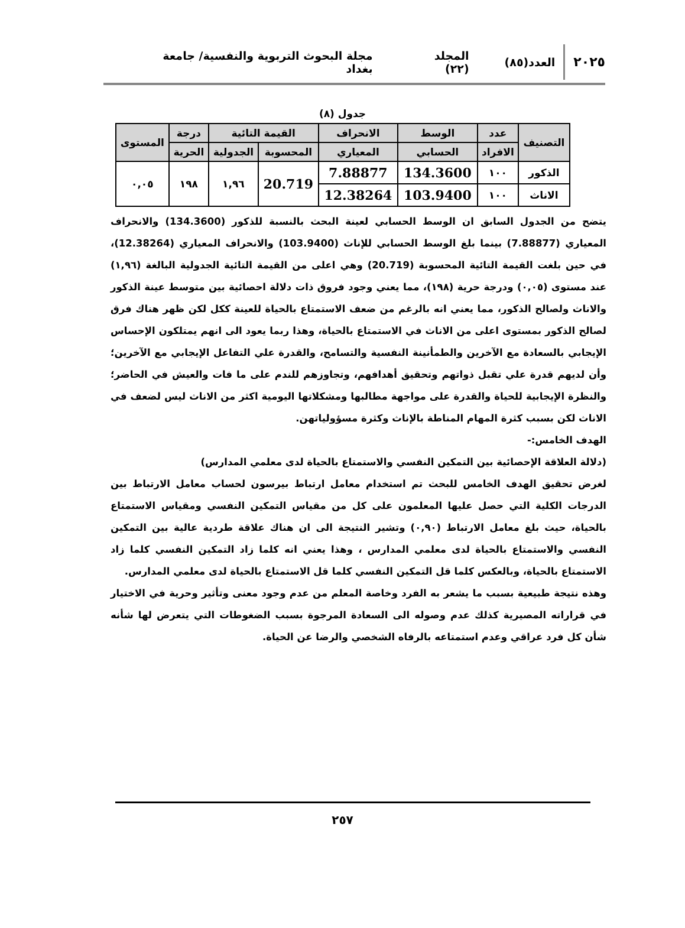٢٠٢٥
العدد(٨٥) المجلد (٢٢) مجلة البحوث التربوية والنفسية/ جامعة بغداد
جدول (٨)
| التصنيف | عدد | الوسط | الانحراف | القيمة التائية | | درجة | المستوى |
| --- | --- | --- | --- | --- | --- | --- | --- |
| | الافراد | الحسابي | المعياري | المحسوبة | الجدولية | الحرية | |
| الذكور | ١٠٠ | 134.3600 | 7.88877 | 20.719 | ١,٩٦ | ١٩٨ | ٠,٠٥ |
| الاناث | ١٠٠ | 103.9400 | 12.38264 | | | | |
يتضح من الجدول السابق ان الوسط الحسابي لعينة البحث بالنسبة للذكور (134.3600) والانحراف المعياري (7.88877) بينما بلغ الوسط الحسابي للإناث (103.9400) والانحراف المعياري (12.38264)، في حين بلغت القيمة التائية المحسوبة (20.719) وهي اعلى من القيمة التائية الجدولية البالغة (١,٩٦) عند مستوى (٠,٠٥) ودرجة حرية (١٩٨)، مما يعني وجود فروق ذات دلالة احصائية بين متوسط عينة الذكور والاناث ولصالح الذكور، مما يعني انه بالرغم من ضعف الاستمتاع بالحياة للعينة ككل لكن ظهر هناك فرق لصالح الذكور بمستوى اعلى من الاناث في الاستمتاع بالحياة، وهذا ربما يعود الى انهم يمتلكون الإحساس الإيجابي بالسعادة مع الآخرين والطمأنينة النفسية والتسامح، والقدرة علي التفاعل الإيجابي مع الآخرين؛ وأن لديهم قدرة علي تقبل ذواتهم وتحقيق أهدافهم، وتجاوزهم للندم على ما فات والعيش في الحاضر؛ والنظرة الإيجابية للحياة والقدرة على مواجهة مطالبها ومشكلاتها اليومية اكثر من الاناث ليس لضعف في الاناث لكن بسبب كثرة المهام المناطة بالإناث وكثرة مسؤولياتهن.
الهدف الخامس:-
(دلالة العلاقة الإحصائية بين التمكين النفسي والاستمتاع بالحياة لدى معلمي المدارس)
لغرض تحقيق الهدف الخامس للبحث تم استخدام معامل ارتباط بيرسون لحساب معامل الارتباط بين الدرجات الكلية التي حصل عليها المعلمون على كل من مقياس التمكين النفسي ومقياس الاستمتاع بالحياة، حيث بلغ معامل الارتباط (٠,٩٠) وتشير النتيجة الى ان هناك علاقة طردية عالية بين التمكين النفسي والاستمتاع بالحياة لدى معلمي المدارس ، وهذا يعني انه كلما زاد التمكين النفسي كلما زاد الاستمتاع بالحياة، وبالعكس كلما قل التمكين النفسي كلما قل الاستمتاع بالحياة لدى معلمي المدارس.
وهذه نتيجة طبيعية بسبب ما يشعر به الفرد وخاصة المعلم من عدم وجود معنى وتأثير وحرية في الاختيار في قراراته المصيرية كذلك عدم وصوله الى السعادة المرجوة بسبب الضغوطات التي يتعرض لها شأنه شأن كل فرد عراقي وعدم استمتاعه بالرفاه الشخصي والرضا عن الحياة.
٢٥٧